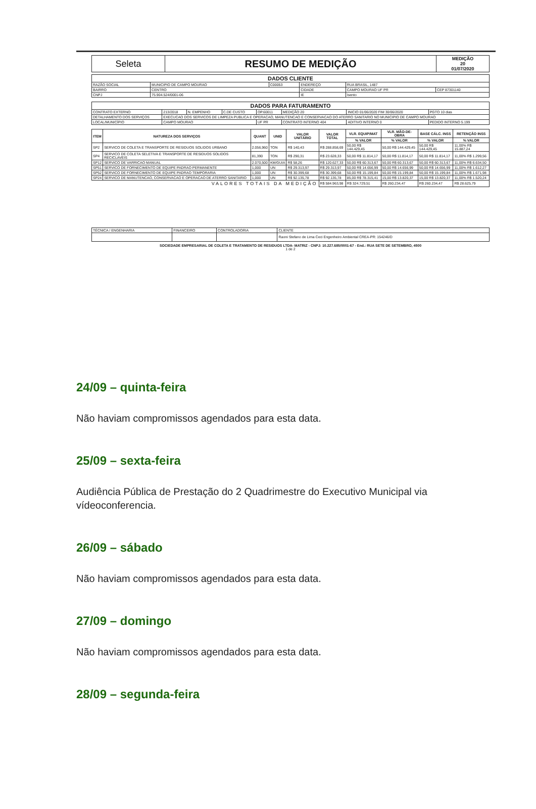| Seleta | RESUMO DE MEDIÇÃO | MEDIÇÃO 20 01/07/2020 |
| DADOS CLIENTE | | | | | |
| RAZÃO SOCIAL | MUNICIPIO DE CAMPO MOURAO | C00053 | ENDEREÇO | RUA BRASIL, 1487 | |
| BAIRRO | CENTRO | | CIDADE | CAMPO MOURAO UF PR | CEP 87301140 |
| CNPJ | 75.904.524/0001-06 | | IE | Isento | |
| DADOS PARA FATURAMENTO | | | | | | | |
| CONTRATO EXTERNO | 213/2018 | N. EMPENHO | C.DE CUSTO | OP.60011 | MEDIÇÃO 20 | INICIO 01/06/2020 FIM 30/06/2020 | PGTO 10 dias |
| DETALHAMENTO DOS SERVIÇOS | EXECUCAO DOS SERVICOS DE LIMPEZA PUBLICA E OPERACAO, MANUTENCAO E CONSERVACAO DO ATERRO SANITARIO NO MUNICIPIO DE CAMPO MOURAO | | | | | | |
| LOCAL/MUNICÍPIO | CAMPO MOURAO | | | UF PR | CONTRATO INTERNO 404 | ADITIVO INTERNO 0 | PEDIDO INTERNO 5.199 |
| ITEM | NATUREZA DOS SERVIÇOS | QUANT | UNID | VALOR UNITÁRIO | VALOR TOTAL | VLR. EQUIP/MAT | VLR. MÃO-DE-OBRA | BASE CÁLC. INSS | RETENÇÃO INSS |
| --- | --- | --- | --- | --- | --- | --- | --- | --- | --- |
| | | | | | | % VALOR | % VALOR | % VALOR | % VALOR |
| SP2 | SERVICO DE COLETA E TRANSPORTE DE RESIDUOS SOLIDOS URBANO | 2.056,960 | TON | R$ 140,43 | R$ 288.858,69 | 50,00 R$ 144.429,45 | 50,00 R$ 144.429,45 | 50,00 R$ 144.429,45 | 11,00% R$ 15.887,24 |
| SP4 | SERVICO DE COLETA SELETIVA E TRANSPORTE DE RESIDUOS SOLIDOS RECICLAVEIS | 81,390 | TON | R$ 290,31 | R$ 23.628,33 | 50,00 R$ 11.814,17 | 50,00 R$ 11.814,17 | 50,00 R$ 11.814,17 | 11,00% R$ 1.299,56 |
| SP12 | SERVICO DE VARRICAO MANUAL | 2.070,500 | KM/GUIA | R$ 58,26 | R$ 120.627,33 | 50,00 R$ 60.313,67 | 50,00 R$ 60.313,67 | 50,00 R$ 60.313,67 | 11,00% R$ 6.634,50 |
| SP51 | SERVICO DE FORNECIMENTO DE EQUIPE PADRAO PERMANENTE | 1,000 | UN | R$ 29.313,97 | R$ 29.313,97 | 50,00 R$ 14.656,99 | 50,00 R$ 14.656,99 | 50,00 R$ 14.656,99 | 11,00% R$ 1.612,27 |
| SP52 | SERVICO DE FORNECIMENTO DE EQUIPE PADRAO TEMPORARIA | 1,000 | UN | R$ 30.399,68 | R$ 30.399,68 | 50,00 R$ 15.199,84 | 50,00 R$ 15.199,84 | 50,00 R$ 15.199,84 | 11,00% R$ 1.671,98 |
| SP24 | SERVICO DE MANUTENCAO, CONSERVACAO E OPERACAO DE ATERRO SANITARIO | 1,000 | UN | R$ 92.135,78 | R$ 92.135,78 | 85,00 R$ 78.315,41 | 15,00 R$ 13.820,37 | 15,00 R$ 13.820,37 | 11,00% R$ 1.520,24 |
| VALORES TOTAIS DA MEDIÇÃO | | | | | R$ 584.963,98 | R$ 324.729,51 | R$ 260.234,47 | R$ 260.234,47 | R$ 28.625,79 |
| TÉCNICA / ENGENHARIA | FINANCEIRO | CONTROLADORIA | CLIENTE |
| | | | Raoni Stefano de Lima Ceci Engenheiro Ambiental CREA-PR: 154246/D |
SOCIEDADE EMPRESARIAL DE COLETA E TRATAMENTO DE RESIDUOS LTDA- MATRIZ - CNPJ: 10.227.685/0001-67 - End.: RUA SETE DE SETEMBRO, 4500
1 de 2
24/09 – quinta-feira
Não haviam compromissos agendados para esta data.
25/09 – sexta-feira
Audiência Pública de Prestação do 2 Quadrimestre do Executivo Municipal via vídeoconferencia.
26/09 – sábado
Não haviam compromissos agendados para esta data.
27/09 – domingo
Não haviam compromissos agendados para esta data.
28/09 – segunda-feira